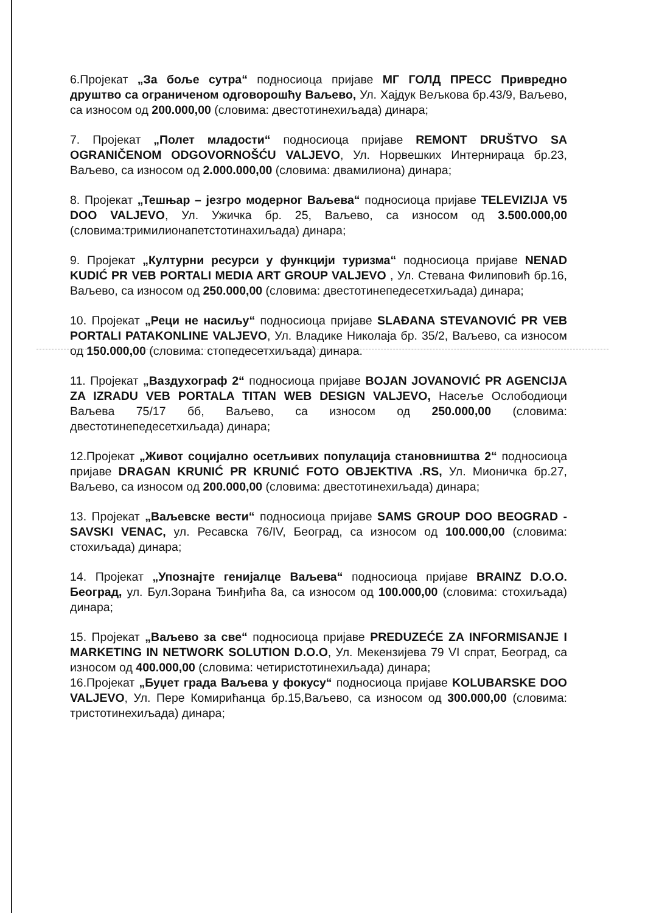6.Пројекат „За боље сутра“ подносиоца пријаве МГ ГОЛД ПРЕСС Привредно друштво са ограниченом одговорошћу Ваљево, Ул. Хајдук Вељкова бр.43/9, Ваљево, са износом од 200.000,00 (словима: двестотинехиљада) динара;
7. Пројекат „Полет младости“ подносиоца пријаве REMONT DRUŠTVO SA OGRANIČENOM ODGOVORNOŠĆU VALJEVO, Ул. Норвешких Интернираца бр.23, Ваљево, са износом од 2.000.000,00 (словима: двамилиона) динара;
8. Пројекат „Тешњар – језгро модерног Ваљева“ подносиоца пријаве TELEVIZIJA V5 DOO VALJEVO, Ул. Ужичка бр. 25, Ваљево, са износом од 3.500.000,00 (словима:тримилионапетстотинахиљада) динара;
9. Пројекат „Културни ресурси у функцији туризма“ подносиоца пријаве NENAD KUDIĆ PR VEB PORTALI MEDIA ART GROUP VALJEVO , Ул. Стевана Филиповић бр.16, Ваљево, са износом од 250.000,00 (словима: двестотинепедесетхиљада) динара;
10. Пројекат „Реци не насиљу“ подносиоца пријаве SLAĐANA STEVANOVIĆ PR VEB PORTALI PATAKONLINE VALJEVO, Ул. Владике Николаја бр. 35/2, Ваљево, са износом од 150.000,00 (словима: стопедесетхиљада) динара.
11. Пројекат „Ваздухограф 2“ подносиоца пријаве BOJAN JOVANOVIĆ PR AGENCIJA ZA IZRADU VEB PORTALA TITAN WEB DESIGN VALJEVO, Насеље Ослободиоци Ваљева 75/17 бб, Ваљево, са износом од 250.000,00 (словима: двестотинепедесетхиљада) динара;
12.Пројекат „Живот социјално осетљивих популација становништва 2“ подносиоца пријаве DRAGAN KRUNIĆ PR KRUNIĆ FOTO OBJEKTIVA .RS, Ул. Мионичка бр.27, Ваљево, са износом од 200.000,00 (словима: двестотинехиљада) динара;
13. Пројекат „Ваљевске вести“ подносиоца пријаве SAMS GROUP DOO BEOGRAD - SAVSKI VENAC, ул. Ресавска 76/IV, Београд, са износом од 100.000,00 (словима: стохиљада) динара;
14. Пројекат „Упознајте генијалце Ваљева“ подносиоца пријаве BRAINZ D.O.O. Београд, ул. Бул.Зорана Ђинђића 8а, са износом од 100.000,00 (словима: стохиљада) динара;
15. Пројекат „Ваљево за све“ подносиоца пријаве PREDUZEĆE ZA INFORMISANJE I MARKETING IN NETWORK SOLUTION D.O.O, Ул. Мекензијева 79 VI спрат, Београд, са износом од 400.000,00 (словима: четиристотинехиљада) динара;
16.Пројекат „Буџет града Ваљева у фокусу“ подносиоца пријаве KOLUBARSKE DOO VALJEVO, Ул. Пере Комирићанца бр.15,Ваљево, са износом од 300.000,00 (словима: тристотинехиљада) динара;